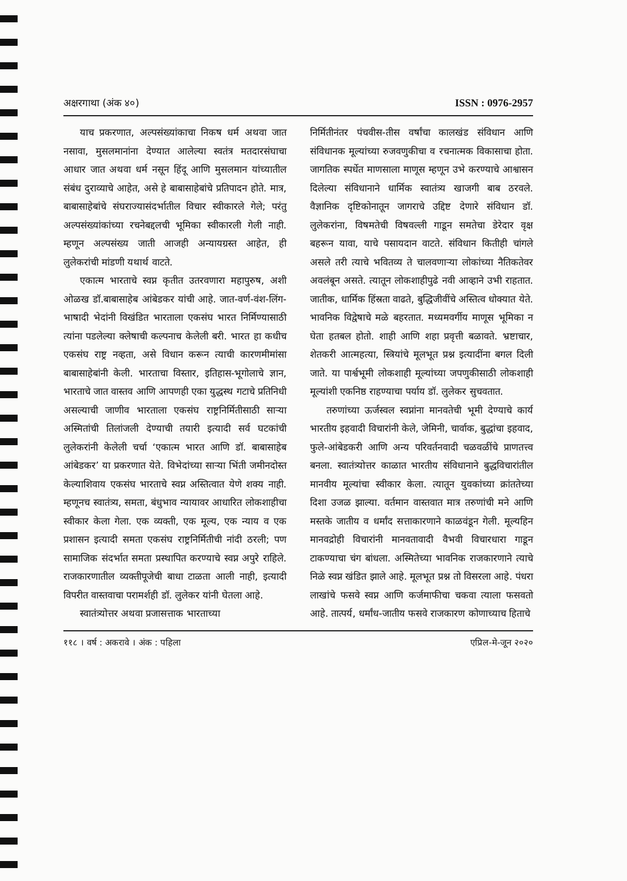अक्षरगाथा (अंक ४०) ISSN : 0976-2957
याच प्रकरणात, अल्पसंख्यांकाचा निकष धर्म अथवा जात नसावा, मुसलमानांना देण्यात आलेल्या स्वतंत्र मतदारसंघाचा आधार जात अथवा धर्म नसून हिंदू आणि मुसलमान यांच्यातील संबंध दुराव्याचे आहेत, असे हे बाबासाहेबांचे प्रतिपादन होते. मात्र, बाबासाहेबांचे संघराज्यासंदर्भातील विचार स्वीकारले गेले; परंतु अल्पसंख्यांकांच्या रचनेबद्दलची भूमिका स्वीकारली गेली नाही. म्हणून अल्पसंख्य जाती आजही अन्यायग्रस्त आहेत, ही लुलेकरांची मांडणी यथार्थ वाटते.
एकात्म भारताचे स्वप्न कृतीत उतरवणारा महापुरुष, अशी ओळख डॉ.बाबासाहेब आंबेडकर यांची आहे. जात-वर्ण-वंश-लिंग-भाषादी भेदांनी विखंडित भारताला एकसंघ भारत निर्मिण्यासाठी त्यांना पडलेल्या क्लेषाची कल्पनाच केलेली बरी. भारत हा कधीच एकसंघ राष्ट्र नव्हता, असे विधान करून त्याची कारणमीमांसा बाबासाहेबांनी केली. भारताचा विस्तार, इतिहास-भूगोलाचे ज्ञान, भारताचे जात वास्तव आणि आपणही एका युद्धस्थ गटाचे प्रतिनिधी असल्याची जाणीव भारताला एकसंघ राष्ट्रनिर्मितीसाठी साऱ्या अस्मितांची तिलांजली देण्याची तयारी इत्यादी सर्व घटकांची लुलेकरांनी केलेली चर्चा ‘एकात्म भारत आणि डॉ. बाबासाहेब आंबेडकर’ या प्रकरणात येते. विभेदांच्या साऱ्या भिंती जमीनदोस्त केल्याशिवाय एकसंघ भारताचे स्वप्न अस्तित्वात येणे शक्य नाही. म्हणूनच स्वातंत्र्य, समता, बंधुभाव न्यायावर आधारित लोकशाहीचा स्वीकार केला गेला. एक व्यक्ती, एक मूल्य, एक न्याय व एक प्रशासन इत्यादी समता एकसंघ राष्ट्रनिर्मितीची नांदी ठरली; पण सामाजिक संदर्भात समता प्रस्थापित करण्याचे स्वप्न अपुरे राहिले. राजकारणातील व्यक्तीपूजेची बाधा टाळता आली नाही, इत्यादी विपरीत वास्तवाचा परामर्शही डॉ. लुलेकर यांनी घेतला आहे.
स्वातंत्र्योत्तर अथवा प्रजासत्ताक भारताच्या
निर्मितीनंतर पंचवीस-तीस वर्षांचा कालखंड संविधान आणि संविधानक मूल्यांच्या रुजवणुकीचा व रचनात्मक विकासाचा होता. जागतिक स्पर्धेत माणसाला माणूस म्हणून उभे करण्याचे आश्वासन दिलेल्या संविधानाने धार्मिक स्वातंत्र्य खाजगी बाब ठरवले. वैज्ञानिक दृष्टिकोनातून जागराचे उद्दिष्ट देणारे संविधान डॉ. लुलेकरांना, विषमतेची विषवल्ली गाडून समतेचा डेरेदार वृक्ष बहरून यावा, याचे पसायदान वाटते. संविधान कितीही चांगले असले तरी त्याचे भवितव्य ते चालवणाऱ्या लोकांच्या नैतिकतेवर अवलंबून असते. त्यातून लोकशाहीपुढे नवी आव्हाने उभी राहतात. जातीक, धार्मिक हिंस्रता वाढते, बुद्धिजीवींचे अस्तित्व धोक्यात येते. भावनिक विद्वेषाचे मळे बहरतात. मध्यमवर्गीय माणूस भूमिका न घेता हतबल होतो. शाही आणि शहा प्रवृत्ती बळावते. भ्रष्टाचार, शेतकरी आत्महत्या, स्त्रियांचे मूलभूत प्रश्न इत्यादींना बगल दिली जाते. या पार्श्वभूमी लोकशाही मूल्यांच्या जपणुकीसाठी लोकशाही मूल्यांशी एकनिष्ठ राहण्याचा पर्याय डॉ. लुलेकर सुचवतात.
तरुणांच्या ऊर्जस्वल स्वप्नांना मानवतेची भूमी देण्याचे कार्य भारतीय इहवादी विचारांनी केले, जेमिनी, चार्वाक, बुद्धांचा इहवाद, फुले-आंबेडकरी आणि अन्य परिवर्तनवादी चळवळींचे प्राणतत्त्व बनला. स्वातंत्र्योत्तर काळात भारतीय संविधानाने बुद्धविचारांतील मानवीय मूल्यांचा स्वीकार केला. त्यातून युवकांच्या क्रांततेच्या दिशा उजळ झाल्या. वर्तमान वास्तवात मात्र तरुणांची मने आणि मस्तके जातीय व धर्मांद सत्ताकारणाने काळवंडून गेली. मूल्यहिन मानवद्रोही विचारांनी मानवतावादी वैभवी विचारधारा गाडून टाकण्याचा चंग बांधला. अस्मितेच्या भावनिक राजकारणाने त्याचे निळे स्वप्न खंडित झाले आहे. मूलभूत प्रश्न तो विसरला आहे. पंधरा लाखांचे फसवे स्वप्न आणि कर्जमाफीचा चकवा त्याला फसवतो आहे. तात्पर्य, धर्मांध-जातीय फसवे राजकारण कोणाच्याच हिताचे
११८ । वर्ष : अकरावे । अंक : पहिला एप्रिल-मे-जून २०२०